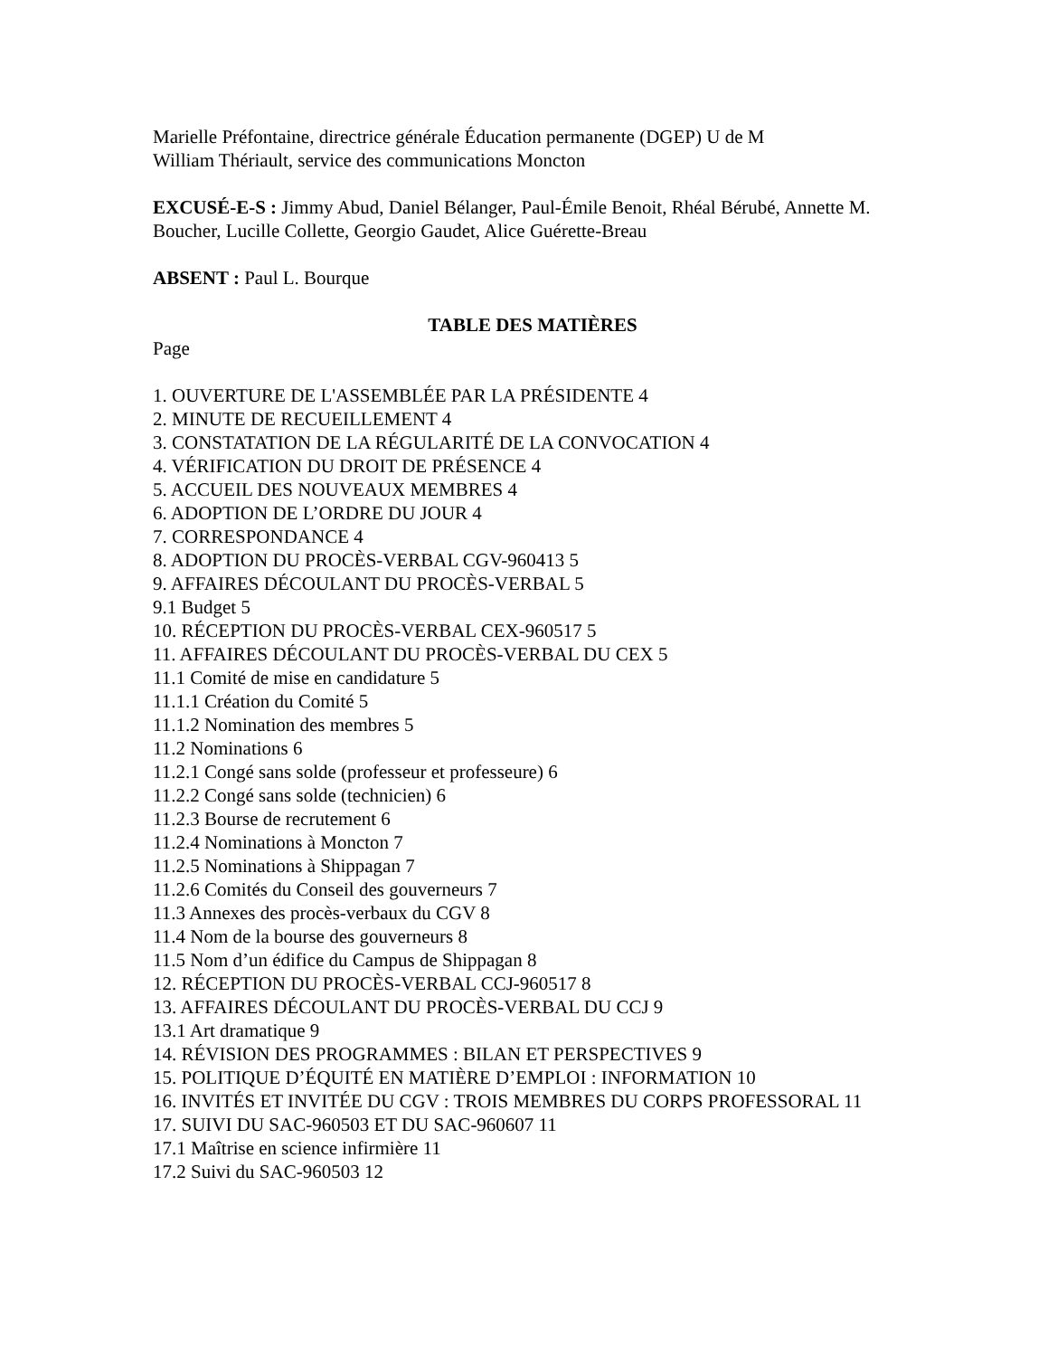Marielle Préfontaine, directrice générale Éducation permanente (DGEP) U de M
William Thériault, service des communications Moncton
EXCUSÉ-E-S : Jimmy Abud, Daniel Bélanger, Paul-Émile Benoit, Rhéal Bérubé, Annette M. Boucher, Lucille Collette, Georgio Gaudet, Alice Guérette-Breau
ABSENT : Paul L. Bourque
TABLE DES MATIÈRES
Page
1. OUVERTURE DE L'ASSEMBLÉE PAR LA PRÉSIDENTE 4
2. MINUTE DE RECUEILLEMENT 4
3. CONSTATATION DE LA RÉGULARITÉ DE LA CONVOCATION 4
4. VÉRIFICATION DU DROIT DE PRÉSENCE 4
5. ACCUEIL DES NOUVEAUX MEMBRES 4
6. ADOPTION DE L’ORDRE DU JOUR 4
7. CORRESPONDANCE 4
8. ADOPTION DU PROCÈS-VERBAL CGV-960413 5
9. AFFAIRES DÉCOULANT DU PROCÈS-VERBAL 5
9.1 Budget 5
10. RÉCEPTION DU PROCÈS-VERBAL CEX-960517 5
11. AFFAIRES DÉCOULANT DU PROCÈS-VERBAL DU CEX 5
11.1 Comité de mise en candidature 5
11.1.1 Création du Comité 5
11.1.2 Nomination des membres 5
11.2 Nominations 6
11.2.1 Congé sans solde (professeur et professeure) 6
11.2.2 Congé sans solde (technicien) 6
11.2.3 Bourse de recrutement 6
11.2.4 Nominations à Moncton 7
11.2.5 Nominations à Shippagan 7
11.2.6 Comités du Conseil des gouverneurs 7
11.3 Annexes des procès-verbaux du CGV 8
11.4 Nom de la bourse des gouverneurs 8
11.5 Nom d’un édifice du Campus de Shippagan 8
12. RÉCEPTION DU PROCÈS-VERBAL CCJ-960517 8
13. AFFAIRES DÉCOULANT DU PROCÈS-VERBAL DU CCJ 9
13.1 Art dramatique 9
14. RÉVISION DES PROGRAMMES : BILAN ET PERSPECTIVES 9
15. POLITIQUE D’ÉQUITÉ EN MATIÈRE D’EMPLOI : INFORMATION 10
16. INVITÉS ET INVITÉE DU CGV : TROIS MEMBRES DU CORPS PROFESSORAL 11
17. SUIVI DU SAC-960503 ET DU SAC-960607 11
17.1 Maîtrise en science infirmière 11
17.2 Suivi du SAC-960503 12